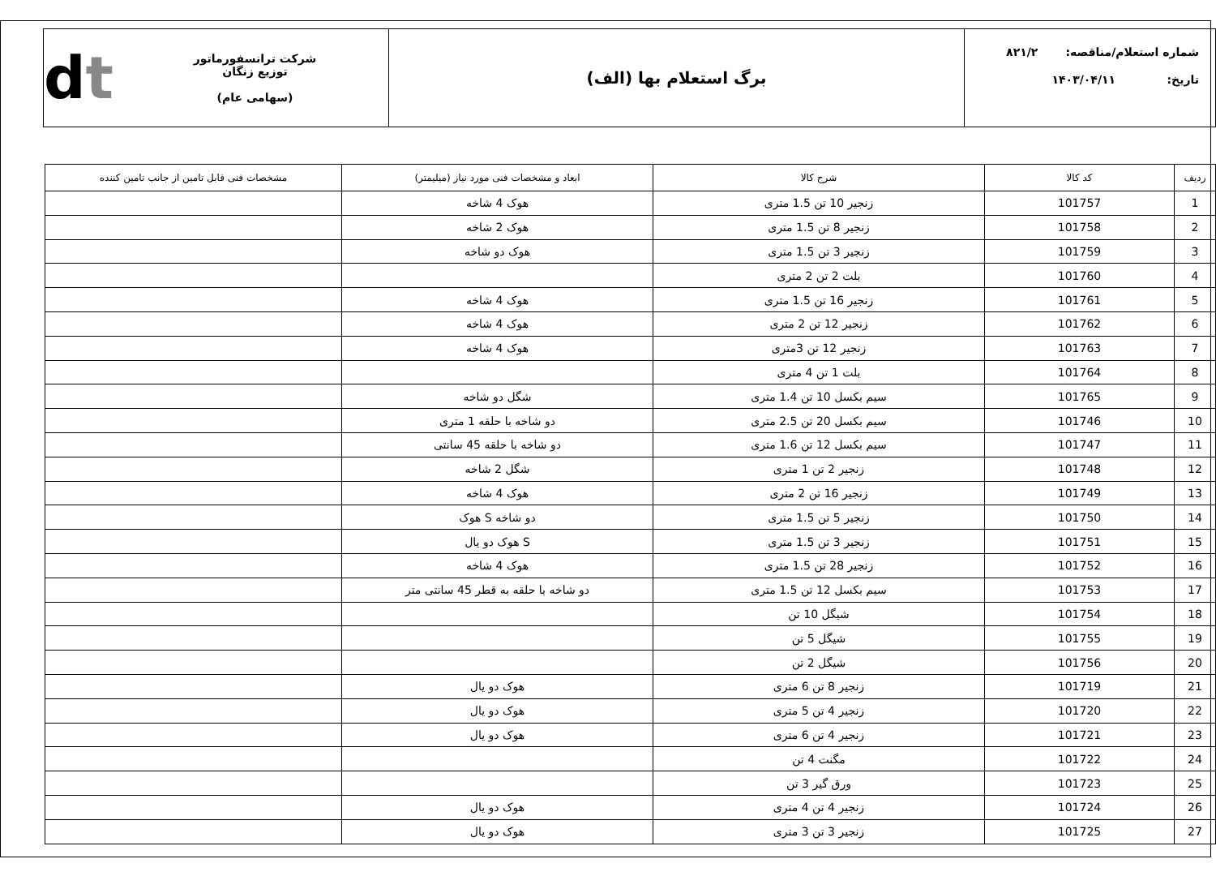شماره استعلام/مناقصه: ۸۲۱/۲
تاریخ: ۱۴۰۳/۰۴/۱۱
برگ استعلام بها (الف)
شرکت ترانسفورماتور توزیع زنگان
(سهامی عام)
dt
| ردیف | کد کالا | شرح کالا | ابعاد و مشخصات فنی مورد نیاز (میلیمتر) | مشخصات فنی قابل تامین از جانب تامین کننده |
| --- | --- | --- | --- | --- |
| 1 | 101757 | زنجیر 10 تن 1.5 متری | هوک 4 شاخه | |
| 2 | 101758 | زنجیر 8 تن 1.5 متری | هوک 2 شاخه | |
| 3 | 101759 | زنجیر 3 تن 1.5 متری | هوک دو شاخه | |
| 4 | 101760 | بلت 2 تن 2 متری | | |
| 5 | 101761 | زنجیر 16 تن 1.5 متری | هوک 4 شاخه | |
| 6 | 101762 | زنجیر 12 تن 2 متری | هوک 4 شاخه | |
| 7 | 101763 | زنجیر 12 تن 3متری | هوک 4 شاخه | |
| 8 | 101764 | بلت 1 تن 4 متری | | |
| 9 | 101765 | سیم بکسل 10 تن 1.4 متری | شگل دو شاخه | |
| 10 | 101746 | سیم بکسل 20 تن 2.5 متری | دو شاخه با حلقه 1 متری | |
| 11 | 101747 | سیم بکسل 12 تن 1.6 متری | دو شاخه با حلقه 45 سانتی | |
| 12 | 101748 | زنجیر 2 تن 1 متری | شگل 2 شاخه | |
| 13 | 101749 | زنجیر 16 تن 2 متری | هوک 4 شاخه | |
| 14 | 101750 | زنجیر 5 تن 1.5 متری | دو شاخه S هوک | |
| 15 | 101751 | زنجیر 3 تن 1.5 متری | S هوک دو یال | |
| 16 | 101752 | زنجیر 28 تن 1.5 متری | هوک 4 شاخه | |
| 17 | 101753 | سیم بکسل 12 تن 1.5 متری | دو شاخه با حلقه به قطر 45 سانتی متر | |
| 18 | 101754 | شیگل 10 تن | | |
| 19 | 101755 | شیگل 5 تن | | |
| 20 | 101756 | شیگل 2 تن | | |
| 21 | 101719 | زنجیر 8 تن 6 متری | هوک دو یال | |
| 22 | 101720 | زنجیر 4 تن 5 متری | هوک دو یال | |
| 23 | 101721 | زنجیر 4 تن 6 متری | هوک دو یال | |
| 24 | 101722 | مگنت 4 تن | | |
| 25 | 101723 | ورق گیر 3 تن | | |
| 26 | 101724 | زنجیر 4 تن 4 متری | هوک دو یال | |
| 27 | 101725 | زنجیر 3 تن 3 متری | هوک دو یال | |